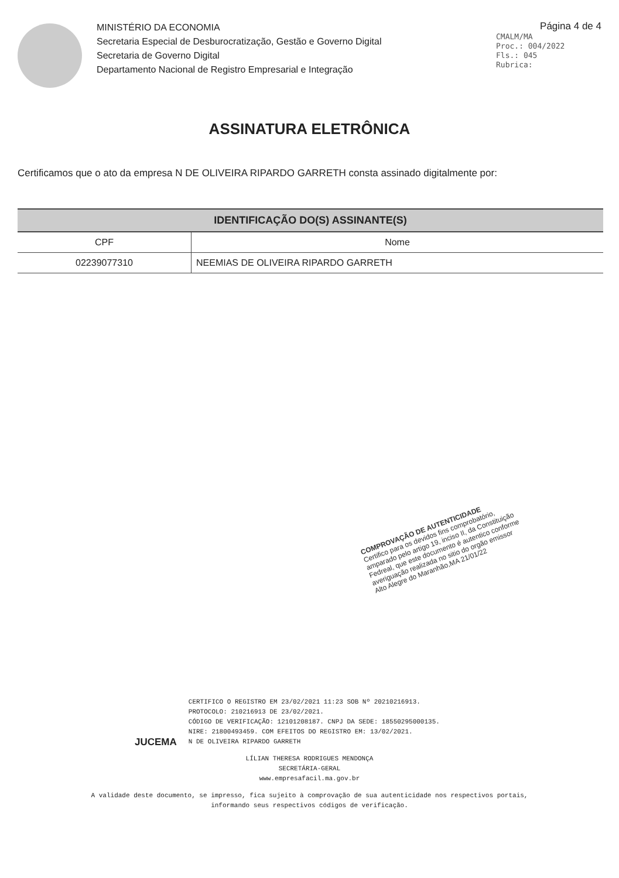MINISTÉRIO DA ECONOMIA
Secretaria Especial de Desburocratização, Gestão e Governo Digital
Secretaria de Governo Digital
Departamento Nacional de Registro Empresarial e Integração
Página 4 de 4
CMALM/MA
Proc.: 004/2022
Fls.: 045
Rubrica:
ASSINATURA ELETRÔNICA
Certificamos que o ato da empresa N DE OLIVEIRA RIPARDO GARRETH consta assinado digitalmente por:
| IDENTIFICAÇÃO DO(S) ASSINANTE(S) | |
| --- | --- |
| CPF | Nome |
| 02239077310 | NEEMIAS DE OLIVEIRA RIPARDO GARRETH |
COMPROVAÇÃO DE AUTENTICIDADE
Certifico para os devidos fins comprobatório, amparado pelo artigo 19, inciso II, da Constituição Fedreal, que este documento é autentico conforme averiguação realizada no sitio do orgão emissor
Alto Alegre do Maranhão,MA 21/01/22
JUCEMA
CERTIFICO O REGISTRO EM 23/02/2021 11:23 SOB Nº 20210216913.
PROTOCOLO: 210216913 DE 23/02/2021.
CÓDIGO DE VERIFICAÇÃO: 12101208187. CNPJ DA SEDE: 18550295000135.
NIRE: 21800493459. COM EFEITOS DO REGISTRO EM: 13/02/2021.
N DE OLIVEIRA RIPARDO GARRETH
LÍLIAN THERESA RODRIGUES MENDONÇA
SECRETÁRIA-GERAL
www.empresafacil.ma.gov.br
A validade deste documento, se impresso, fica sujeito à comprovação de sua autenticidade nos respectivos portais,
informando seus respectivos códigos de verificação.